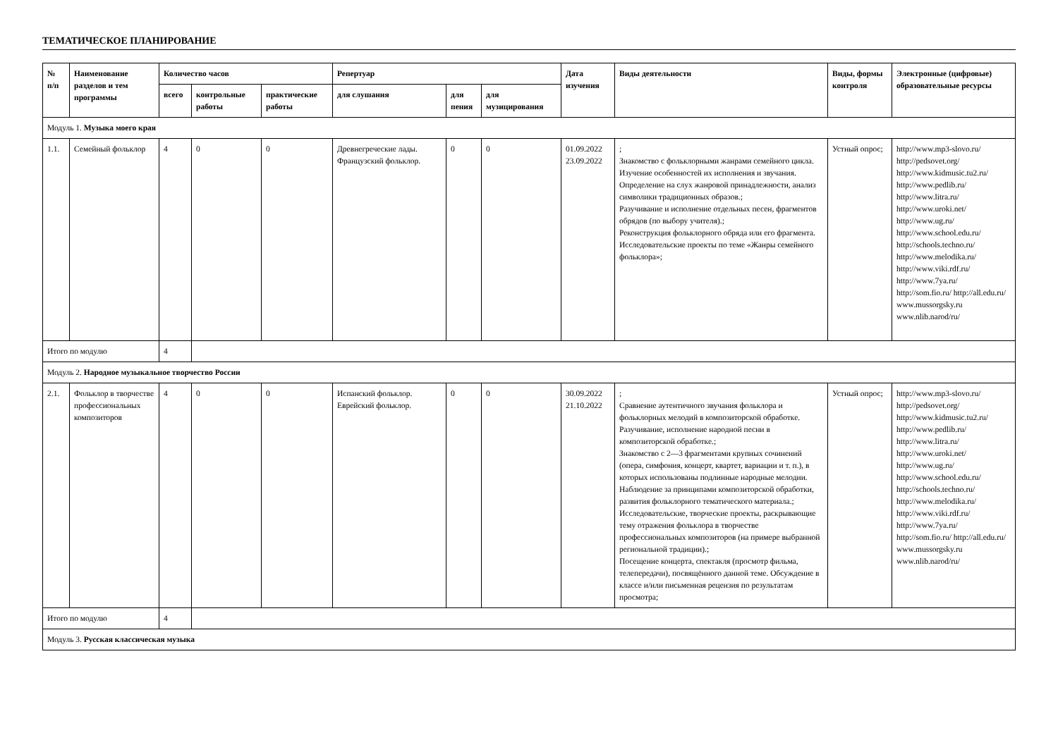ТЕМАТИЧЕСКОЕ ПЛАНИРОВАНИЕ
| № п/п | Наименование разделов и тем программы | Количество часов | | | Репертуар | | | Дата изучения | Виды деятельности | Виды, формы контроля | Электронные (цифровые) образовательные ресурсы |
| --- | --- | --- | --- | --- | --- | --- | --- | --- | --- | --- | --- |
| | | всего | контрольные работы | практические работы | для слушания | для пения | для музицирования | | | | |
| Модуль 1. Музыка моего края | | | | | | | | | | | |
| 1.1. | Семейный фольклор | 4 | 0 | 0 | Древнегреческие лады. Французский фольклор. | 0 | 0 | 01.09.2022 23.09.2022 | ; Знакомство с фольклорными жанрами семейного цикла. Изучение особенностей их исполнения и звучания. Определение на слух жанровой принадлежности, анализ символики традиционных образов.; Разучивание и исполнение отдельных песен, фрагментов обрядов (по выбору учителя).; Реконструкция фольклорного обряда или его фрагмента. Исследовательские проекты по теме «Жанры семейного фольклора»; | Устный опрос; | http://www.mp3-slovo.ru/ http://pedsovet.org/ http://www.kidmusic.tu2.ru/ http://www.pedlib.ru/ http://www.litra.ru/ http://www.uroki.net/ http://www.ug.ru/ http://www.school.edu.ru/ http://schools.techno.ru/ http://www.melodika.ru/ http://www.viki.rdf.ru/ http://www.7ya.ru/ http://som.fio.ru/ http://all.edu.ru/ www.mussorgsky.ru www.nlib.narod/ru/ |
| Итого по модулю | | 4 | | | | | | | | | |
| Модуль 2. Народное музыкальное творчество России | | | | | | | | | | | |
| 2.1. | Фольклор в творчестве профессиональных композиторов | 4 | 0 | 0 | Испанский фольклор. Еврейский фольклор. | 0 | 0 | 30.09.2022 21.10.2022 | ; Сравнение аутентичного звучания фольклора и фольклорных мелодий в композиторской обработке. Разучивание, исполнение народной песни в композиторской обработке.; Знакомство с 2—3 фрагментами крупных сочинений (опера, симфония, концерт, квартет, вариации и т. п.), в которых использованы подлинные народные мелодии. Наблюдение за принципами композиторской обработки, развития фольклорного тематического материала.; Исследовательские, творческие проекты, раскрывающие тему отражения фольклора в творчестве профессиональных композиторов (на примере выбранной региональной традиции).; Посещение концерта, спектакля (просмотр фильма, телепередачи), посвящённого данной теме. Обсуждение в классе и/или письменная рецензия по результатам просмотра; | Устный опрос; | http://www.mp3-slovo.ru/ http://pedsovet.org/ http://www.kidmusic.tu2.ru/ http://www.pedlib.ru/ http://www.litra.ru/ http://www.uroki.net/ http://www.ug.ru/ http://www.school.edu.ru/ http://schools.techno.ru/ http://www.melodika.ru/ http://www.viki.rdf.ru/ http://www.7ya.ru/ http://som.fio.ru/ http://all.edu.ru/ www.mussorgsky.ru www.nlib.narod/ru/ |
| Итого по модулю | | 4 | | | | | | | | | |
| Модуль 3. Русская классическая музыка | | | | | | | | | | | |